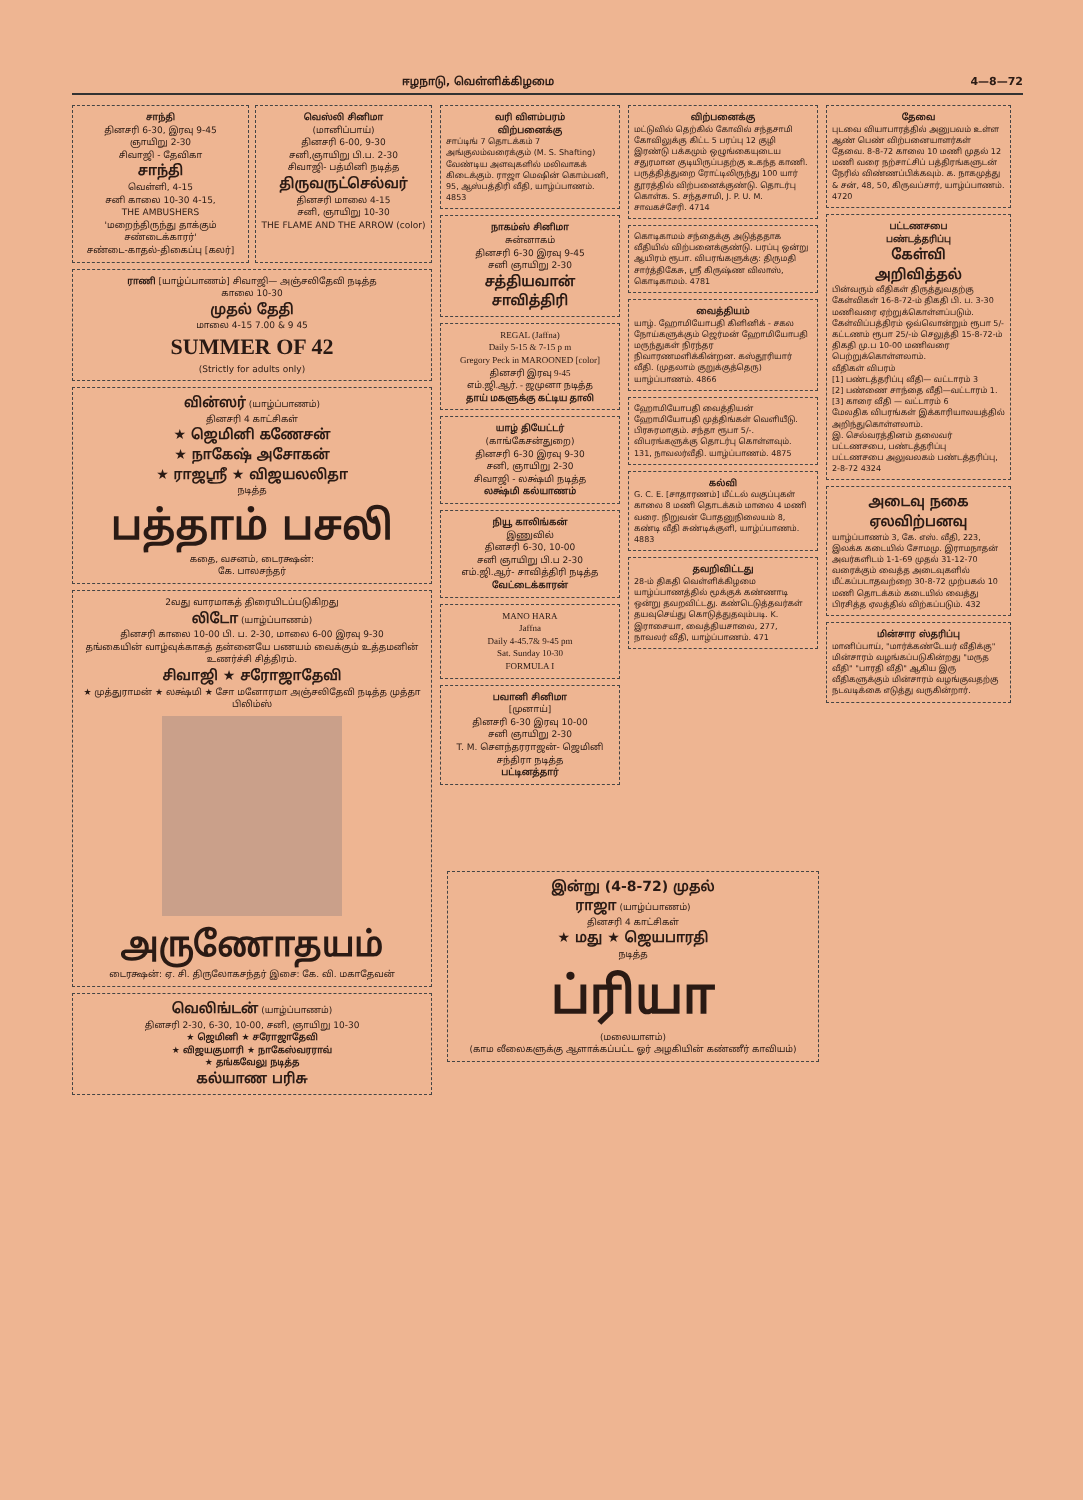ஈழநாடு, வெள்ளிக்கிழமை 4—8—72
சாந்தி
தினசரி 6-30, இரவு 9-45
ஞாயிறு 2-30
சிவாஜி - தேவிகா
சாந்தி
வெள்ளி, 4-15
சனி காலை 10-30 4-15,
THE AMBUSHERS
'மறைந்திருந்து தாக்கும் சண்டைக்காரர்'
சண்டை-காதல்-திகைப்பு [கலர்]
வெஸ்லி சினிமா
(மானிப்பாய்)
தினசரி 6-00, 9-30
சனி,ஞாயிறு பி.ப. 2-30
சிவாஜி- பத்மினி நடித்த
திருவருட்செல்வர்
தினசரி மாலை 4-15
சனி, ஞாயிறு 10-30
THE FLAME AND THE ARROW (color)
ராணி [யாழ்ப்பாணம்] சிவாஜி— அஞ்சலிதேவி நடித்த
காலை 10-30
முதல் தேதி
மாலை 4-15 7.00 & 9 45
SUMMER OF 42
(Strictly for adults only)
வின்ஸர் (யாழ்ப்பாணம்)
தினசரி 4 காட்சிகள்
★ ஜெமினி கணேசன்
★ நாகேஷ் அசோகன்
★ ராஜஸ்ரீ ★ விஜயலலிதா
நடித்த
பத்தாம் பசலி
கதை, வசனம், டைரக்ஷன்:
கே. பாலசந்தர்
2வது வாரமாகத் திரையிடப்படுகிறது
லிடோ (யாழ்ப்பாணம்)
தினசரி காலை 10-00 பி. ப. 2-30, மாலை 6-00 இரவு 9-30
தங்கையின் வாழ்வுக்காகத் தன்னையே பணயம் வைக்கும் உத்தமனின் உணர்ச்சி சித்திரம்.
சிவாஜி ★ சரோஜாதேவி
★ முத்துராமன் ★ லக்ஷ்மி ★ சோ மனோரமா அஞ்சலிதேவி நடித்த முத்தா பிலிம்ஸ்
அருணோதயம்
டைரக்ஷன்: ஏ. சி. திருலோகசந்தர் இசை: கே. வி. மகாதேவன்
வெலிங்டன் (யாழ்ப்பாணம்)
தினசரி 2-30, 6-30, 10-00, சனி, ஞாயிறு 10-30
★ ஜெமினி ★ சரோஜாதேவி
★ விஜயகுமாரி ★ நாகேஸ்வரராவ்
★ தங்கவேலு நடித்த
கல்யாண பரிசு
வரி விளம்பரம்
விற்பனைக்கு
சாப்டிங் 7 தொடக்கம் 7 அங்குலம்வரைக்கும் (M. S. Shafting) வேண்டிய அளவுகளில் மலிவாகக் கிடைக்கும். ராஜா மெஷின் கொம்பனி, 95, ஆஸ்பத்திரி வீதி, யாழ்ப்பாணம். 4853
நாகம்ஸ் சினிமா
சுன்னாகம்
தினசரி 6-30 இரவு 9-45
சனி ஞாயிறு 2-30
சத்தியவான் சாவித்திரி
REGAL (Jaffna)
Daily 5-15 & 7-15 p m
Gregory Peck in MAROONED [color]
தினசரி இரவு 9-45
எம்.ஜி.ஆர். - ஜமுனா நடித்த
தாய் மகளுக்கு கட்டிய தாலி
யாழ் தியேட்டர்
(காங்கேசன்துறை)
தினசரி 6-30 இரவு 9-30
சனி, ஞாயிறு 2-30
சிவாஜி - லக்ஷ்மி நடித்த
லக்ஷ்மி கல்யாணம்
நியூ காலிங்கன்
இணுவில்
தினசரி 6-30, 10-00
சனி ஞாயிறு பி.ப 2-30
எம்.ஜி.ஆர்- சாவித்திரி நடித்த
வேட்டைக்காரன்
MANO HARA
Jaffna
Daily 4-45.7& 9-45 pm
Sat. Sunday 10-30
FORMULA I
பவானி சினிமா
[முனாய்]
தினசரி 6-30 இரவு 10-00
சனி ஞாயிறு 2-30
T. M. சௌந்தரராஜன்- ஜெமினி சந்திரா நடித்த
பட்டினத்தார்
விற்பனைக்கு
மட்டுவில் தெற்கில் கோவில் சந்தசாமி கோவிலுக்கு கிட்ட 5 பரப்பு 12 குழி இரண்டு பக்கமும் ஒழுங்கையுடைய சதுரமான குடியிருப்பதற்கு உகந்த காணி. பருத்தித்துறை ரோட்டிலிருந்து 100 யார் தூரத்தில் விற்பனைக்குண்டு. தொடர்பு கொள்க. S. சந்தசாமி, J. P. U. M. சாவகச்சேரி. 4714
கொடிகாமம் சந்தைக்கு அடுத்ததாக வீதியில் விற்பனைக்குண்டு. பரப்பு ஒன்று ஆயிரம் ரூபா. விபரங்களுக்கு: திருமதி சார்த்திகேசு, ஸ்ரீ கிருஷ்ண விலாஸ், கொடிகாமம். 4781
வைத்தியம்
யாழ். ஹோமியோபதி கிளினிக் - சகல நோய்களுக்கும் ஜெர்மன் ஹோமியோபதி மருந்துகள் நிரந்தர நிவாரணமளிக்கின்றன. கஸ்தூரியார் வீதி. (முதலாம் குறுக்குத்தெரு) யாழ்ப்பாணம். 4866
ஹோமியோபதி வைத்தியன் ஹோமியோபதி முத்திங்கள் வெளியீடு. பிரசுரமாகும். சந்தா ரூபா 5/-. விபரங்களுக்கு தொடர்பு கொள்ளவும். 131, நாவலர்வீதி. யாழ்ப்பாணம். 4875
கல்வி
G. C. E. [சாதாரணம்] மீட்டல் வகுப்புகள் காலை 8 மணி தொடக்கம் மாலை 4 மணி வரை. நிறுவன் போதனுநிலையம் 8, கண்டி வீதி சுண்டிக்குளி, யாழ்ப்பாணம். 4883
தவறிவிட்டது
28-ம் திகதி வெள்ளிக்கிழமை யாழ்ப்பாணத்தில் மூக்குக் கண்ணாடி ஒன்று தவறவிட்டது. கண்டெடுத்தவர்கள் தயவுசெய்து கொடுத்துதவும்படி. K. இராசையா, வைத்தியசாலை, 277, நாவலர் வீதி, யாழ்ப்பாணம். 471
தேவை
புடவை வியாபாரத்தில் அனுபவம் உள்ள ஆண் பெண் விற்பனையாளர்கள் தேவை. 8-8-72 காலை 10 மணி முதல் 12 மணி வரை நற்சாட்சிப் பத்திரங்களுடன் நேரில் விண்ணப்பிக்கவும். க. நாகமுத்து & சன், 48, 50, கிருவப்சார், யாழ்ப்பாணம். 4720
பட்டணசபை
பண்டத்தரிப்பு
கேள்வி
அறிவித்தல்
பின்வரும் வீதிகள் திருத்துவதற்கு கேள்விகள் 16-8-72-ம் திகதி பி. ப. 3-30 மணிவரை ஏற்றுக்கொள்ளப்படும். கேள்விப்பத்திரம் ஒவ்வொன்றும் ரூபா 5/- கட்டணம் ரூபா 25/-ம் செலுத்தி 15-8-72-ம் திகதி மு.ப 10-00 மணிவரை பெற்றுக்கொள்ளலாம்.
வீதிகள் விபரம்
[1] பண்டத்தரிப்பு வீதி— வட்டாரம் 3
[2] பண்ணை சாந்தை வீதி—வட்டாரம் 1.
[3] காரை வீதி — வட்டாரம் 6
மேலதிக விபரங்கள் இக்காரியாலயத்தில் அறிந்துகொள்ளலாம்.
இ. செல்வரத்தினம் தலைவர் பட்டணசபை, பண்டத்தரிப்பு
பட்டணசபை அலுவலகம் பண்டத்தரிப்பு, 2-8-72 4324
அடைவு நகை ஏலவிற்பனவு
யாழ்ப்பாணம் 3, கே. எஸ். வீதி, 223, இலக்க கடையில் சோமமு. இராமநாதன் அவர்களிடம் 1-1-69 முதல் 31-12-70 வரைக்கும் வைத்த அடைவுகளில் மீட்கப்படாதவற்றை 30-8-72 முற்பகல் 10 மணி தொடக்கம் கடையில் வைத்து பிரசித்த ஏலத்தில் விற்கப்படும். 432
மின்சார ஸ்தரிப்பு
மானிப்பாய், "மார்க்கண்டேயர் வீதிக்கு" மின்சாரம் வழங்கப்படுகின்றது "மருத வீதி" "பாரதி வீதி" ஆகிய இரு வீதிகளுக்கும் மின்சாரம் வழங்குவதற்கு நடவடிக்கை எடுத்து வருகின்றார்.
இன்று (4-8-72) முதல்
ராஜா (யாழ்ப்பாணம்)
தினசரி 4 காட்சிகள்
★ மது ★ ஜெயபாரதி
நடித்த
ப்ரியா
(மலையாளம்)
(காம லீலைகளுக்கு ஆளாக்கப்பட்ட ஓர் அழகியின் கண்ணீர் காவியம்)